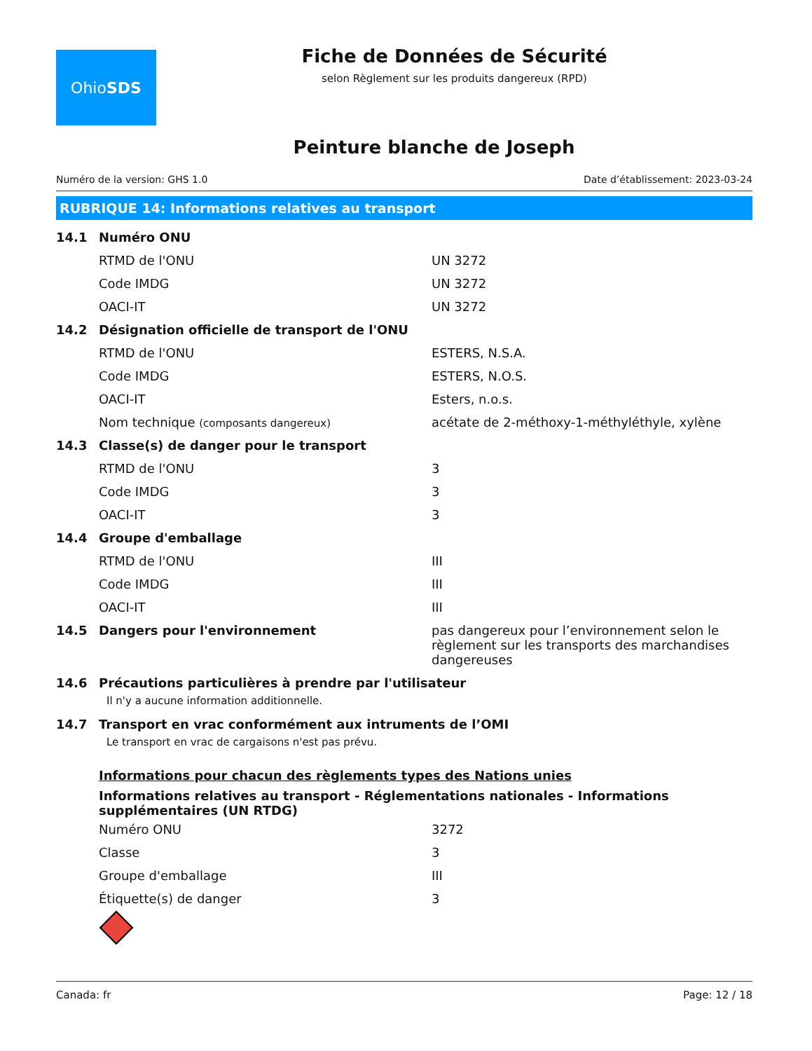Ohio SDS
Fiche de Données de Sécurité
selon Règlement sur les produits dangereux (RPD)
Peinture blanche de Joseph
Numéro de la version: GHS 1.0 Date d’établissement: 2023-03-24
RUBRIQUE 14: Informations relatives au transport
| 14.1 | Numéro ONU | |
| | RTMD de l'ONU | UN 3272 |
| | Code IMDG | UN 3272 |
| | OACI-IT | UN 3272 |
| 14.2 | Désignation officielle de transport de l'ONU | |
| | RTMD de l'ONU | ESTERS, N.S.A. |
| | Code IMDG | ESTERS, N.O.S. |
| | OACI-IT | Esters, n.o.s. |
| | Nom technique (composants dangereux) | acétate de 2-méthoxy-1-méthyléthyle, xylène |
| 14.3 | Classe(s) de danger pour le transport | |
| | RTMD de l'ONU | 3 |
| | Code IMDG | 3 |
| | OACI-IT | 3 |
| 14.4 | Groupe d'emballage | |
| | RTMD de l'ONU | III |
| | Code IMDG | III |
| | OACI-IT | III |
| 14.5 | Dangers pour l'environnement | pas dangereux pour l’environnement selon le règlement sur les transports des marchandises dangereuses |
| 14.6 | Précautions particulières à prendre par l'utilisateur | |
Il n'y a aucune information additionnelle.
| 14.7 | Transport en vrac conformément aux intruments de l’OMI |
Le transport en vrac de cargaisons n'est pas prévu.
Informations pour chacun des règlements types des Nations unies
Informations relatives au transport - Réglementations nationales - Informations supplémentaires (UN RTDG)
| Numéro ONU | 3272 |
| Classe | 3 |
| Groupe d'emballage | III |
| Étiquette(s) de danger | 3 |
Canada: fr Page: 12 / 18